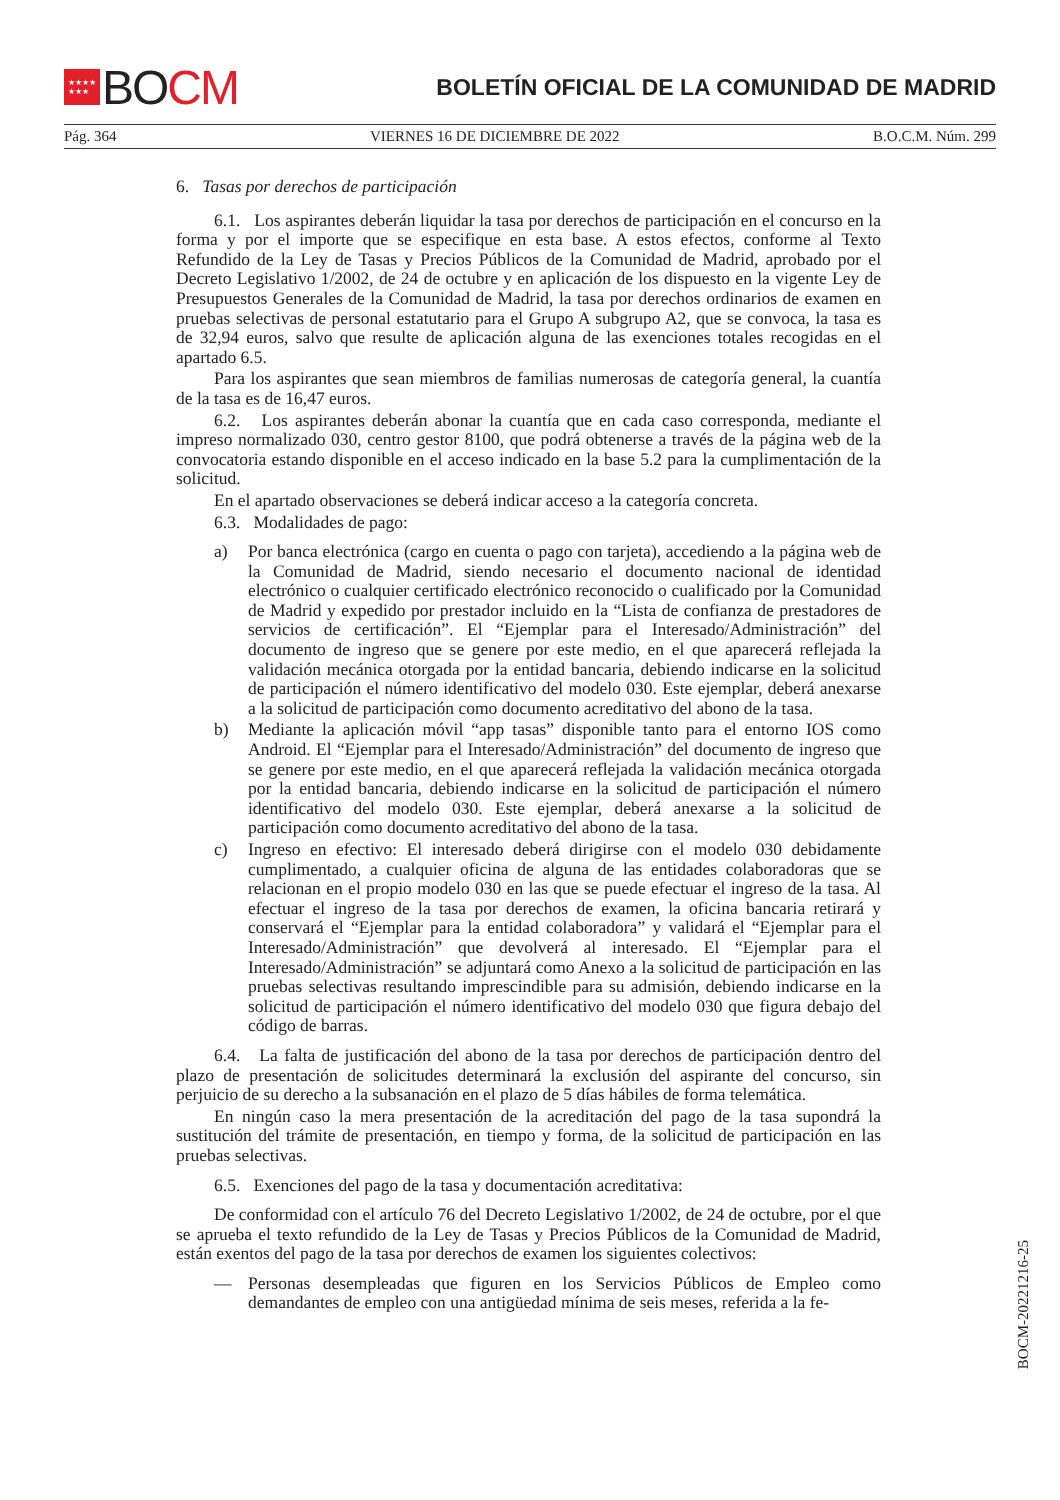★★★★
★★★
BO CM
BOLETÍN OFICIAL DE LA COMUNIDAD DE MADRID
Pág. 364 VIERNES 16 DE DICIEMBRE DE 2022 B.O.C.M. Núm. 299
6. Tasas por derechos de participación
6.1. Los aspirantes deberán liquidar la tasa por derechos de participación en el concurso en la forma y por el importe que se especifique en esta base. A estos efectos, conforme al Texto Refundido de la Ley de Tasas y Precios Públicos de la Comunidad de Madrid, aprobado por el Decreto Legislativo 1/2002, de 24 de octubre y en aplicación de los dispuesto en la vigente Ley de Presupuestos Generales de la Comunidad de Madrid, la tasa por derechos ordinarios de examen en pruebas selectivas de personal estatutario para el Grupo A subgrupo A2, que se convoca, la tasa es de 32,94 euros, salvo que resulte de aplicación alguna de las exenciones totales recogidas en el apartado 6.5.
Para los aspirantes que sean miembros de familias numerosas de categoría general, la cuantía de la tasa es de 16,47 euros.
6.2. Los aspirantes deberán abonar la cuantía que en cada caso corresponda, mediante el impreso normalizado 030, centro gestor 8100, que podrá obtenerse a través de la página web de la convocatoria estando disponible en el acceso indicado en la base 5.2 para la cumplimentación de la solicitud.
En el apartado observaciones se deberá indicar acceso a la categoría concreta.
6.3. Modalidades de pago:
a) Por banca electrónica (cargo en cuenta o pago con tarjeta), accediendo a la página web de la Comunidad de Madrid, siendo necesario el documento nacional de identidad electrónico o cualquier certificado electrónico reconocido o cualificado por la Comunidad de Madrid y expedido por prestador incluido en la “Lista de confianza de prestadores de servicios de certificación”. El “Ejemplar para el Interesado/Administración” del documento de ingreso que se genere por este medio, en el que aparecerá reflejada la validación mecánica otorgada por la entidad bancaria, debiendo indicarse en la solicitud de participación el número identificativo del modelo 030. Este ejemplar, deberá anexarse a la solicitud de participación como documento acreditativo del abono de la tasa.
b) Mediante la aplicación móvil “app tasas” disponible tanto para el entorno IOS como Android. El “Ejemplar para el Interesado/Administración” del documento de ingreso que se genere por este medio, en el que aparecerá reflejada la validación mecánica otorgada por la entidad bancaria, debiendo indicarse en la solicitud de participación el número identificativo del modelo 030. Este ejemplar, deberá anexarse a la solicitud de participación como documento acreditativo del abono de la tasa.
c) Ingreso en efectivo: El interesado deberá dirigirse con el modelo 030 debidamente cumplimentado, a cualquier oficina de alguna de las entidades colaboradoras que se relacionan en el propio modelo 030 en las que se puede efectuar el ingreso de la tasa. Al efectuar el ingreso de la tasa por derechos de examen, la oficina bancaria retirará y conservará el “Ejemplar para la entidad colaboradora” y validará el “Ejemplar para el Interesado/Administración” que devolverá al interesado. El “Ejemplar para el Interesado/Administración” se adjuntará como Anexo a la solicitud de participación en las pruebas selectivas resultando imprescindible para su admisión, debiendo indicarse en la solicitud de participación el número identificativo del modelo 030 que figura debajo del código de barras.
6.4. La falta de justificación del abono de la tasa por derechos de participación dentro del plazo de presentación de solicitudes determinará la exclusión del aspirante del concurso, sin perjuicio de su derecho a la subsanación en el plazo de 5 días hábiles de forma telemática.
En ningún caso la mera presentación de la acreditación del pago de la tasa supondrá la sustitución del trámite de presentación, en tiempo y forma, de la solicitud de participación en las pruebas selectivas.
6.5. Exenciones del pago de la tasa y documentación acreditativa:
De conformidad con el artículo 76 del Decreto Legislativo 1/2002, de 24 de octubre, por el que se aprueba el texto refundido de la Ley de Tasas y Precios Públicos de la Comunidad de Madrid, están exentos del pago de la tasa por derechos de examen los siguientes colectivos:
— Personas desempleadas que figuren en los Servicios Públicos de Empleo como demandantes de empleo con una antigüedad mínima de seis meses, referida a la fe-
BOCM-20221216-25